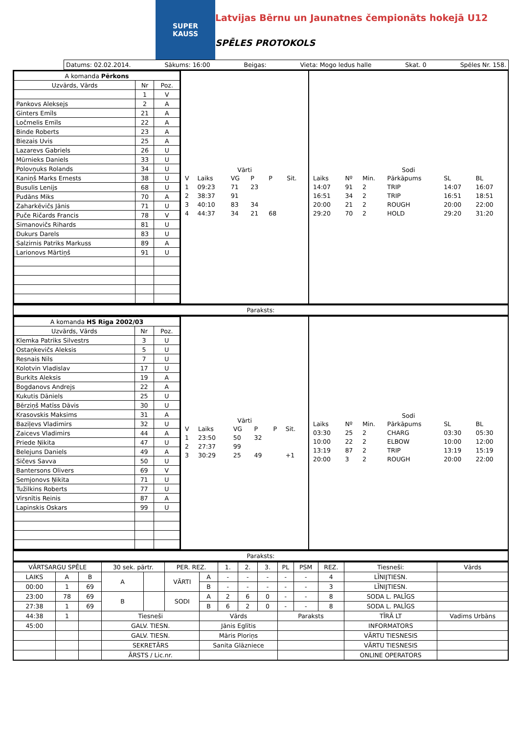SUPER
KAUSS
Latvijas Bērnu un Jaunatnes čempionāts hokejā U12
SPĒLES PROTOKOLS
Datums: 02.02.2014. Sākums: 16:00 Beigas: Vieta: Mogo ledus halle Skat. 0 Spēles Nr. 158.
| A komanda Pērkons | | |
| Uzvārds, Vārds | Nr | Poz. |
| | 1 | V |
| Pankovs Aleksejs | 2 | A |
| Ginters Emīls | 21 | A |
| Ločmelis Emīls | 22 | A |
| Binde Roberts | 23 | A |
| Biezais Uvis | 25 | A |
| Lazarevs Gabriels | 26 | U |
| Mūrnieks Daniels | 33 | U |
| Polovņuks Rolands | 34 | U |
| Kaniņš Marks Ernests | 38 | U |
| Busulis Lenijs | 68 | U |
| Pudāns Miks | 70 | A |
| Zaharkēvičs Jānis | 71 | U |
| Puče Ričards Francis | 78 | V |
| Simanovičs Rihards | 81 | U |
| Dukurs Darels | 83 | U |
| Salzirnis Patriks Markuss | 89 | A |
| Larionovs Mārtiņš | 91 | U |
Vārti
| V | Laiks | VG | P | P | Sit. |
| 1 | 09:23 | 71 | 23 | | |
| 2 | 38:37 | 91 | | | |
| 3 | 40:10 | 83 | 34 | | |
| 4 | 44:37 | 34 | 21 | 68 | |
Sodi
| Laiks | Nº | Min. | Pārkāpums | SL | BL |
| 14:07 | 91 | 2 | TRIP | 14:07 | 16:07 |
| 16:51 | 34 | 2 | TRIP | 16:51 | 18:51 |
| 20:00 | 21 | 2 | ROUGH | 20:00 | 22:00 |
| 29:20 | 70 | 2 | HOLD | 29:20 | 31:20 |
Paraksts:
| A komanda HS Rīga 2002/03 | | |
| Uzvārds, Vārds | Nr | Poz. |
| Klemka Patriks Silvestrs | 3 | U |
| Ostaņkevičs Aleksis | 5 | U |
| Resnais Nils | 7 | U |
| Kolotvin Vladislav | 17 | U |
| Burkits Aleksis | 19 | A |
| Bogdanovs Andrejs | 22 | A |
| Kukutis Dāniels | 25 | U |
| Bērziņš Matīss Dāvis | 30 | U |
| Krasovskis Maksims | 31 | A |
| Baziļevs Vladimirs | 32 | U |
| Zaicevs Vladimirs | 44 | A |
| Priede Ņikita | 47 | U |
| Belejuns Daniels | 49 | A |
| Sičevs Savva | 50 | U |
| Bantersons Olivers | 69 | V |
| Semjonovs Ņikita | 71 | U |
| Tužilkins Roberts | 77 | U |
| Virsnītis Reinis | 87 | A |
| Lapinskis Oskars | 99 | U |
Vārti
| V | Laiks | VG | P | P | Sit. |
| 1 | 23:50 | 50 | 32 | | |
| 2 | 27:37 | 99 | | | |
| 3 | 30:29 | 25 | 49 | | +1 |
Sodi
| Laiks | Nº | Min. | Pārkāpums | SL | BL |
| 03:30 | 25 | 2 | CHARG | 03:30 | 05:30 |
| 10:00 | 22 | 2 | ELBOW | 10:00 | 12:00 |
| 13:19 | 87 | 2 | TRIP | 13:19 | 15:19 |
| 20:00 | 3 | 2 | ROUGH | 20:00 | 22:00 |
Paraksts:
| VĀRTSARGU SPĒLE | | | 30 sek. pārtr. | | PER. REZ. | | 1. | 2. | 3. | PL | PSM | REZ. | Tiesneši: | Vārds |
| LAIKS | A | B | A | | VĀRTI | A | - | - | - | - | - | 4 | LĪNIJTIESN. | |
| 00:00 | 1 | 69 | | | | B | - | - | - | - | - | 3 | LĪNIJTIESN. | |
| 23:00 | 78 | 69 | B | | SODI | A | 2 | 6 | 0 | - | - | 8 | SODA L. PALĪGS | |
| 27:38 | 1 | 69 | | | | B | 6 | 2 | 0 | - | - | 8 | SODA L. PALĪGS | |
| 44:38 | 1 | | Tiesneši | | | Vārds | | | | Paraksts | | | TĪRĀ LT | Vadims Urbāns |
| 45:00 | | | GALV. TIESN. | | | Jānis Eglītis | | | | | | | INFORMATORS | |
| | | | GALV. TIESN. | | | Māris Ploriņs | | | | | | | VĀRTU TIESNESIS | |
| | | | SEKRETĀRS | | | Sanita Glāzniece | | | | | | | VĀRTU TIESNESIS | |
| | | | ĀRSTS / Lic.nr. | | | | | | | | | | ONLINE OPERATORS | |